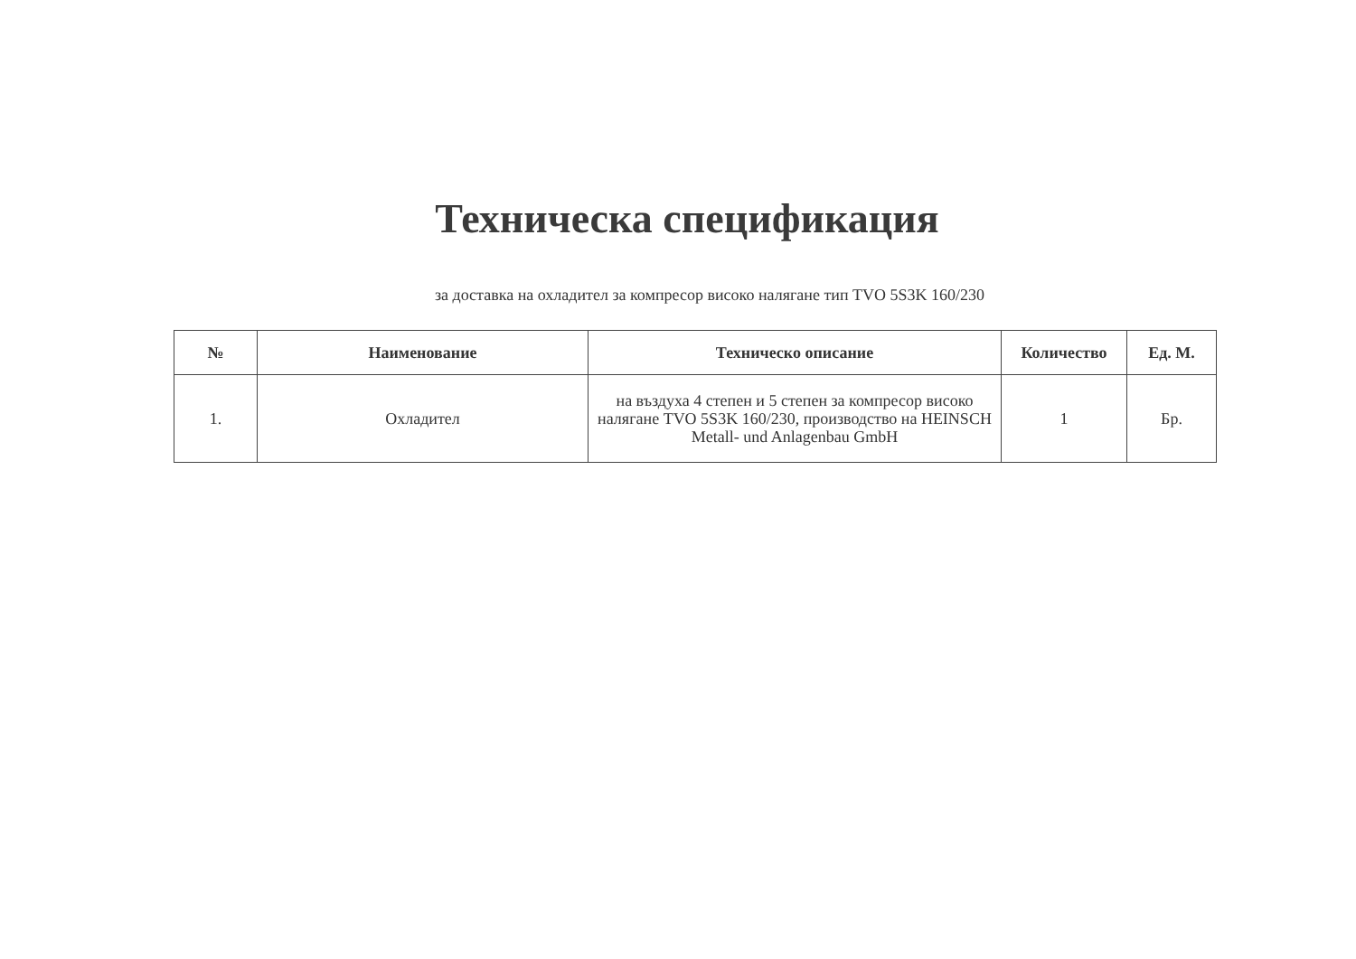Техническа спецификация
за доставка на охладител за компресор високо налягане тип TVO 5S3K 160/230
| № | Наименование | Техническо описание | Количество | Ед. М. |
| --- | --- | --- | --- | --- |
| 1. | Охладител | на въздуха 4 степен и 5 степен за компресор високо налягане TVO 5S3K 160/230, производство на HEINSCH Metall- und Anlagenbau GmbH | 1 | Бр. |